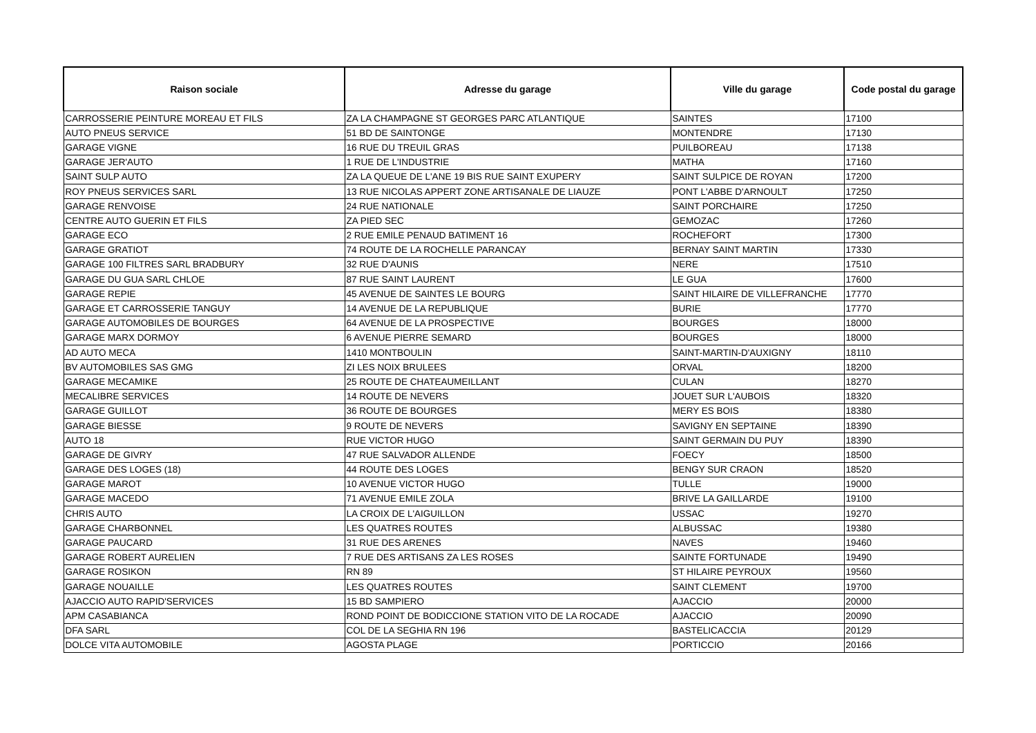| Raison sociale | Adresse du garage | Ville du garage | Code postal du garage |
| --- | --- | --- | --- |
| CARROSSERIE PEINTURE MOREAU ET FILS | ZA LA CHAMPAGNE ST GEORGES PARC ATLANTIQUE | SAINTES | 17100 |
| AUTO PNEUS SERVICE | 51 BD DE SAINTONGE | MONTENDRE | 17130 |
| GARAGE VIGNE | 16 RUE DU TREUIL GRAS | PUILBOREAU | 17138 |
| GARAGE JER'AUTO | 1 RUE DE L'INDUSTRIE | MATHA | 17160 |
| SAINT SULP AUTO | ZA LA QUEUE DE L'ANE 19 BIS RUE SAINT EXUPERY | SAINT SULPICE DE ROYAN | 17200 |
| ROY PNEUS SERVICES SARL | 13 RUE NICOLAS APPERT ZONE ARTISANALE DE LIAUZE | PONT L'ABBE D'ARNOULT | 17250 |
| GARAGE RENVOISE | 24 RUE NATIONALE | SAINT PORCHAIRE | 17250 |
| CENTRE AUTO GUERIN ET FILS | ZA PIED SEC | GEMOZAC | 17260 |
| GARAGE ECO | 2 RUE EMILE PENAUD BATIMENT 16 | ROCHEFORT | 17300 |
| GARAGE GRATIOT | 74 ROUTE DE LA ROCHELLE PARANCAY | BERNAY SAINT MARTIN | 17330 |
| GARAGE 100 FILTRES SARL BRADBURY | 32 RUE D'AUNIS | NERE | 17510 |
| GARAGE DU GUA SARL CHLOE | 87 RUE SAINT LAURENT | LE GUA | 17600 |
| GARAGE REPIE | 45 AVENUE DE SAINTES LE BOURG | SAINT HILAIRE DE VILLEFRANCHE | 17770 |
| GARAGE ET CARROSSERIE TANGUY | 14 AVENUE DE LA REPUBLIQUE | BURIE | 17770 |
| GARAGE AUTOMOBILES DE BOURGES | 64 AVENUE DE LA PROSPECTIVE | BOURGES | 18000 |
| GARAGE MARX DORMOY | 6 AVENUE PIERRE SEMARD | BOURGES | 18000 |
| AD AUTO MECA | 1410 MONTBOULIN | SAINT-MARTIN-D'AUXIGNY | 18110 |
| BV AUTOMOBILES SAS GMG | ZI LES NOIX BRULEES | ORVAL | 18200 |
| GARAGE MECAMIKE | 25 ROUTE DE CHATEAUMEILLANT | CULAN | 18270 |
| MECALIBRE SERVICES | 14 ROUTE DE NEVERS | JOUET SUR L'AUBOIS | 18320 |
| GARAGE GUILLOT | 36 ROUTE DE BOURGES | MERY ES BOIS | 18380 |
| GARAGE BIESSE | 9 ROUTE DE NEVERS | SAVIGNY EN SEPTAINE | 18390 |
| AUTO 18 | RUE VICTOR HUGO | SAINT GERMAIN DU PUY | 18390 |
| GARAGE DE GIVRY | 47 RUE SALVADOR ALLENDE | FOECY | 18500 |
| GARAGE DES LOGES (18) | 44 ROUTE DES LOGES | BENGY SUR CRAON | 18520 |
| GARAGE MAROT | 10 AVENUE VICTOR HUGO | TULLE | 19000 |
| GARAGE MACEDO | 71 AVENUE EMILE ZOLA | BRIVE LA GAILLARDE | 19100 |
| CHRIS AUTO | LA CROIX DE L'AIGUILLON | USSAC | 19270 |
| GARAGE CHARBONNEL | LES QUATRES ROUTES | ALBUSSAC | 19380 |
| GARAGE PAUCARD | 31 RUE DES ARENES | NAVES | 19460 |
| GARAGE ROBERT AURELIEN | 7 RUE DES ARTISANS ZA LES ROSES | SAINTE FORTUNADE | 19490 |
| GARAGE ROSIKON | RN 89 | ST HILAIRE PEYROUX | 19560 |
| GARAGE NOUAILLE | LES QUATRES ROUTES | SAINT CLEMENT | 19700 |
| AJACCIO AUTO RAPID'SERVICES | 15 BD SAMPIERO | AJACCIO | 20000 |
| APM CASABIANCA | ROND POINT DE BODICCIONE STATION VITO DE LA ROCADE | AJACCIO | 20090 |
| DFA SARL | COL DE LA SEGHIA RN 196 | BASTELICACCIA | 20129 |
| DOLCE VITA AUTOMOBILE | AGOSTA PLAGE | PORTICCIO | 20166 |